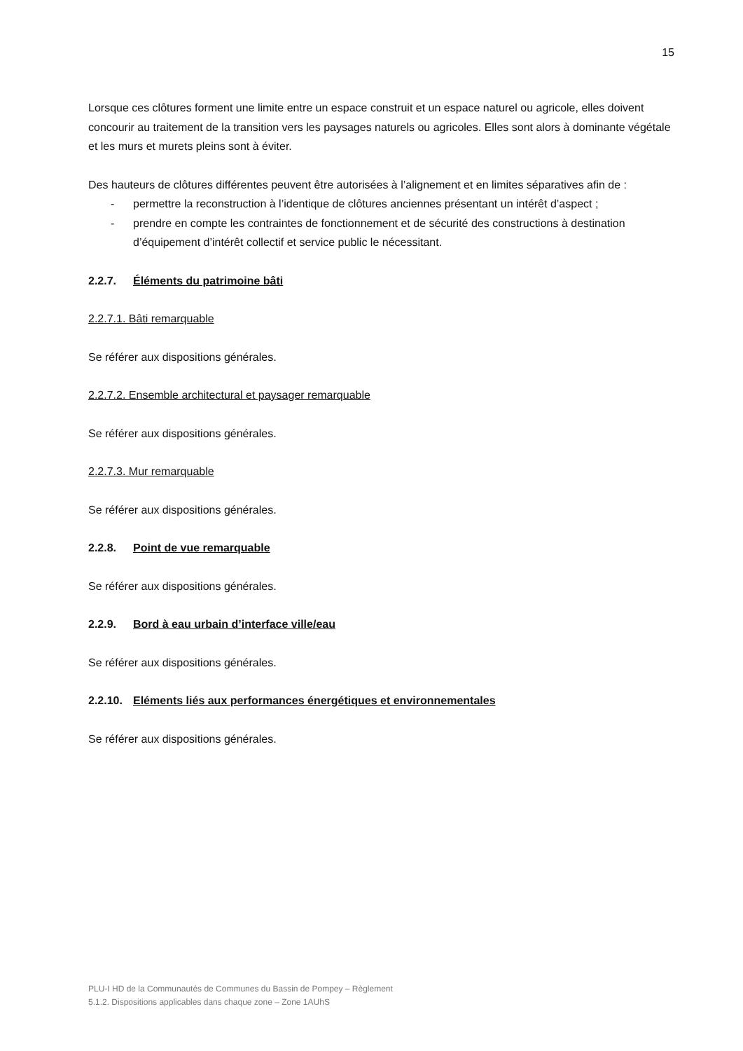15
Lorsque ces clôtures forment une limite entre un espace construit et un espace naturel ou agricole, elles doivent concourir au traitement de la transition vers les paysages naturels ou agricoles. Elles sont alors à dominante végétale et les murs et murets pleins sont à éviter.
Des hauteurs de clôtures différentes peuvent être autorisées à l’alignement et en limites séparatives afin de :
- permettre la reconstruction à l’identique de clôtures anciennes présentant un intérêt d’aspect ;
- prendre en compte les contraintes de fonctionnement et de sécurité des constructions à destination d’équipement d’intérêt collectif et service public le nécessitant.
2.2.7. Éléments du patrimoine bâti
2.2.7.1. Bâti remarquable
Se référer aux dispositions générales.
2.2.7.2. Ensemble architectural et paysager remarquable
Se référer aux dispositions générales.
2.2.7.3. Mur remarquable
Se référer aux dispositions générales.
2.2.8. Point de vue remarquable
Se référer aux dispositions générales.
2.2.9. Bord à eau urbain d’interface ville/eau
Se référer aux dispositions générales.
2.2.10. Eléments liés aux performances énergétiques et environnementales
Se référer aux dispositions générales.
PLU-I HD de la Communautés de Communes du Bassin de Pompey – Règlement
5.1.2. Dispositions applicables dans chaque zone – Zone 1AUhS